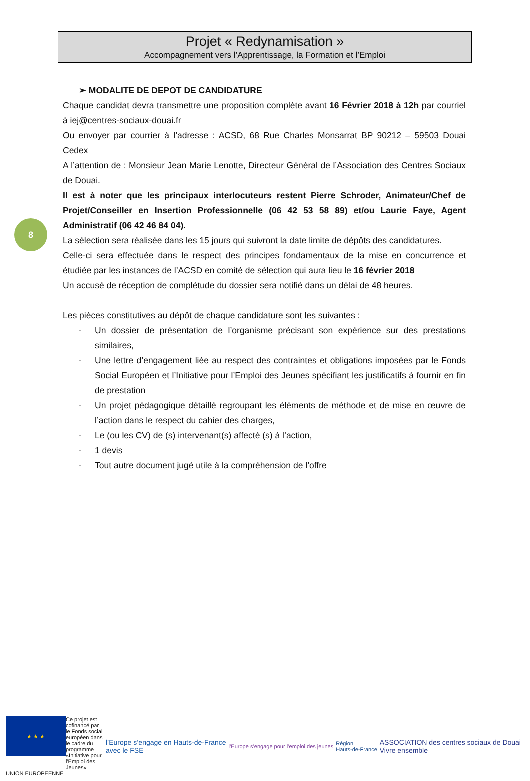Projet « Redynamisation »
Accompagnement vers l’Apprentissage, la Formation et l’Emploi
8
➢ MODALITE DE DEPOT DE CANDIDATURE
Chaque candidat devra transmettre une proposition complète avant 16 Février 2018 à 12h par courriel à iej@centres-sociaux-douai.fr
Ou envoyer par courrier à l’adresse : ACSD, 68 Rue Charles Monsarrat BP 90212 – 59503 Douai Cedex
A l’attention de : Monsieur Jean Marie Lenotte, Directeur Général de l’Association des Centres Sociaux de Douai.
Il est à noter que les principaux interlocuteurs restent Pierre Schroder, Animateur/Chef de Projet/Conseiller en Insertion Professionnelle (06 42 53 58 89) et/ou Laurie Faye, Agent Administratif (06 42 46 84 04).
La sélection sera réalisée dans les 15 jours qui suivront la date limite de dépôts des candidatures.
Celle-ci sera effectuée dans le respect des principes fondamentaux de la mise en concurrence et étudiée par les instances de l’ACSD en comité de sélection qui aura lieu le 16 février 2018
Un accusé de réception de complétude du dossier sera notifié dans un délai de 48 heures.
Les pièces constitutives au dépôt de chaque candidature sont les suivantes :
- Un dossier de présentation de l’organisme précisant son expérience sur des prestations similaires,
- Une lettre d’engagement liée au respect des contraintes et obligations imposées par le Fonds Social Européen et l’Initiative pour l’Emploi des Jeunes spécifiant les justificatifs à fournir en fin de prestation
- Un projet pédagogique détaillé regroupant les éléments de méthode et de mise en œuvre de l’action dans le respect du cahier des charges,
- Le (ou les CV) de (s) intervenant(s) affecté (s) à l’action,
- 1 devis
- Tout autre document jugé utile à la compréhension de l’offre
★ ★ ★
Ce projet est cofinancé par le Fonds social européen dans le cadre du programme «Initiative pour l'Emploi des Jeunes»
UNION EUROPEENNE
l’Europe s’engage en Hauts-de-France
avec le FSE
l’Europe s’engage pour l’emploi des jeunes
Région
Hauts-de-France
ASSOCIATION des centres sociaux de Douai
Vivre ensemble